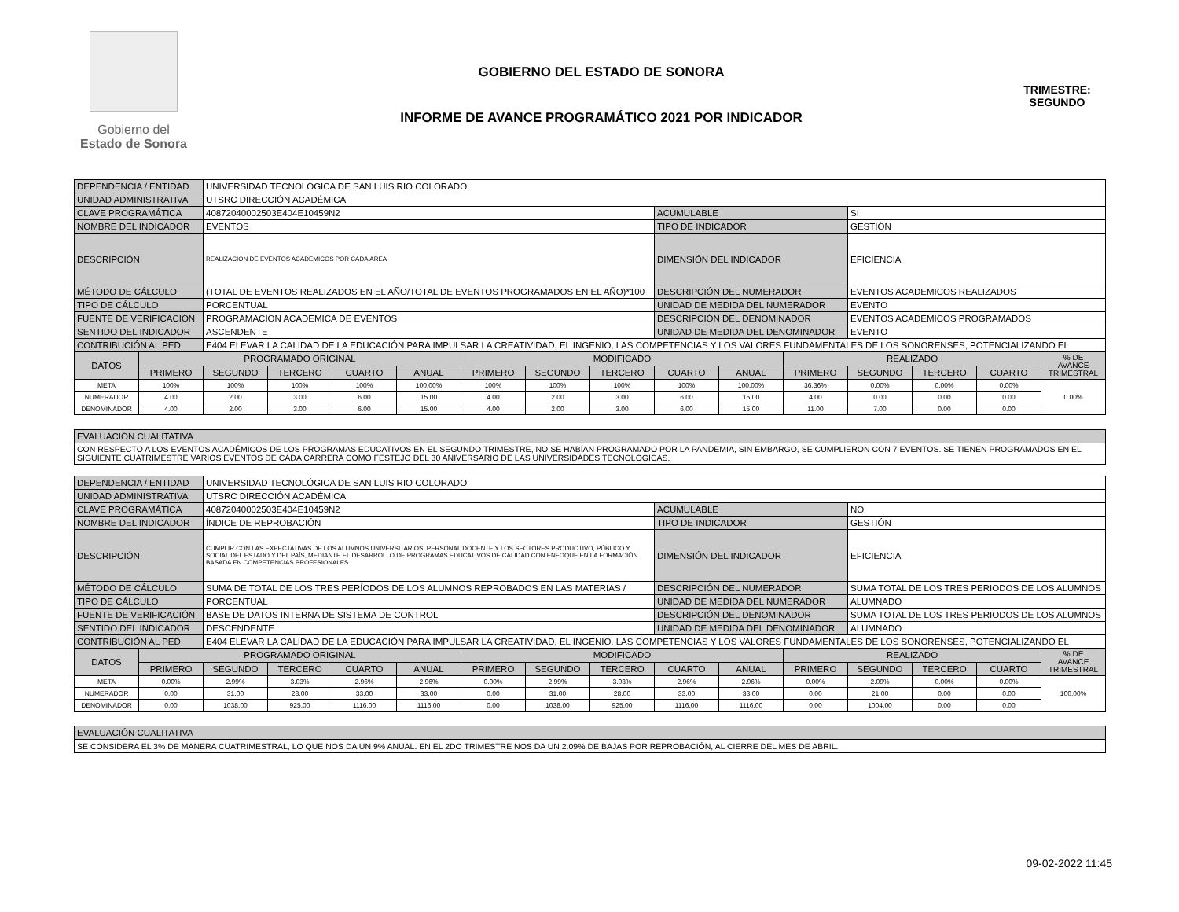Gobierno del
Estado de Sonora
GOBIERNO DEL ESTADO DE SONORA
INFORME DE AVANCE PROGRAMÁTICO 2021 POR INDICADOR
TRIMESTRE:
SEGUNDO
| DEPENDENCIA / ENTIDAD | | UNIVERSIDAD TECNOLÓGICA DE SAN LUIS RIO COLORADO | | | | | | | | | | | | | |
| UNIDAD ADMINISTRATIVA | | UTSRC DIRECCIÓN ACADÉMICA | | | | | | | | | | | | | |
| CLAVE PROGRAMÁTICA | | 40872040002503E404E10459N2 | | | | | | | ACUMULABLE | | | SI | | | |
| NOMBRE DEL INDICADOR | | EVENTOS | | | | | | | TIPO DE INDICADOR | | | GESTIÓN | | | |
| DESCRIPCIÓN | | REALIZACIÓN DE EVENTOS ACADÉMICOS POR CADA ÁREA | | | | | | | DIMENSIÓN DEL INDICADOR | | | EFICIENCIA | | | |
| MÉTODO DE CÁLCULO | | (TOTAL DE EVENTOS REALIZADOS EN EL AÑO/TOTAL DE EVENTOS PROGRAMADOS EN EL AÑO)*100 | | | | | | | DESCRIPCIÓN DEL NUMERADOR | | | EVENTOS ACADEMICOS REALIZADOS | | | |
| TIPO DE CÁLCULO | | PORCENTUAL | | | | | | | UNIDAD DE MEDIDA DEL NUMERADOR | | | EVENTO | | | |
| FUENTE DE VERIFICACIÓN | | PROGRAMACION ACADEMICA DE EVENTOS | | | | | | | DESCRIPCIÓN DEL DENOMINADOR | | | EVENTOS ACADEMICOS PROGRAMADOS | | | |
| SENTIDO DEL INDICADOR | | ASCENDENTE | | | | | | | UNIDAD DE MEDIDA DEL DENOMINADOR | | | EVENTO | | | |
| CONTRIBUCIÓN AL PED | | E404 ELEVAR LA CALIDAD DE LA EDUCACIÓN PARA IMPULSAR LA CREATIVIDAD, EL INGENIO, LAS COMPETENCIAS Y LOS VALORES FUNDAMENTALES DE LOS SONORENSES, POTENCIALIZANDO EL | | | | | | | | | | | | | |
| DATOS | PROGRAMADO ORIGINAL | | | | | MODIFICADO | | | | | REALIZADO | | | | % DE AVANCE TRIMESTRAL |
| | PRIMERO | SEGUNDO | TERCERO | CUARTO | ANUAL | PRIMERO | SEGUNDO | TERCERO | CUARTO | ANUAL | PRIMERO | SEGUNDO | TERCERO | CUARTO | |
| META | 100% | 100% | 100% | 100% | 100.00% | 100% | 100% | 100% | 100% | 100.00% | 36.36% | 0.00% | 0.00% | 0.00% | 0.00% |
| NUMERADOR | 4.00 | 2.00 | 3.00 | 6.00 | 15.00 | 4.00 | 2.00 | 3.00 | 6.00 | 15.00 | 4.00 | 0.00 | 0.00 | 0.00 | |
| DENOMINADOR | 4.00 | 2.00 | 3.00 | 6.00 | 15.00 | 4.00 | 2.00 | 3.00 | 6.00 | 15.00 | 11.00 | 7.00 | 0.00 | 0.00 | |
| EVALUACIÓN CUALITATIVA | | | | | | | | | | | | | | | |
| CON RESPECTO A LOS EVENTOS ACADÉMICOS DE LOS PROGRAMAS EDUCATIVOS EN EL SEGUNDO TRIMESTRE, NO SE HABÍAN PROGRAMADO POR LA PANDEMIA, SIN EMBARGO, SE CUMPLIERON CON 7 EVENTOS. SE TIENEN PROGRAMADOS EN EL SIGUIENTE CUATRIMESTRE VARIOS EVENTOS DE CADA CARRERA COMO FESTEJO DEL 30 ANIVERSARIO DE LAS UNIVERSIDADES TECNOLÓGICAS. | | | | | | | | | | | | | | | |
| DEPENDENCIA / ENTIDAD | | UNIVERSIDAD TECNOLÓGICA DE SAN LUIS RIO COLORADO | | | | | | | | | | | | | |
| UNIDAD ADMINISTRATIVA | | UTSRC DIRECCIÓN ACADÉMICA | | | | | | | | | | | | | |
| CLAVE PROGRAMÁTICA | | 40872040002503E404E10459N2 | | | | | | | ACUMULABLE | | | NO | | | |
| NOMBRE DEL INDICADOR | | ÍNDICE DE REPROBACIÓN | | | | | | | TIPO DE INDICADOR | | | GESTIÓN | | | |
| DESCRIPCIÓN | | CUMPLIR CON LAS EXPECTATIVAS DE LOS ALUMNOS UNIVERSITARIOS, PERSONAL DOCENTE Y LOS SECTORES PRODUCTIVO, PÚBLICO Y SOCIAL DEL ESTADO Y DEL PAÍS, MEDIANTE EL DESARROLLO DE PROGRAMAS EDUCATIVOS DE CALIDAD CON ENFOQUE EN LA FORMACIÓN BASADA EN COMPETENCIAS PROFESIONALES | | | | | | | DIMENSIÓN DEL INDICADOR | | | EFICIENCIA | | | |
| MÉTODO DE CÁLCULO | | SUMA DE TOTAL DE LOS TRES PERÍODOS DE LOS ALUMNOS REPROBADOS EN LAS MATERIAS / | | | | | | | DESCRIPCIÓN DEL NUMERADOR | | | SUMA TOTAL DE LOS TRES PERIODOS DE LOS ALUMNOS | | | |
| TIPO DE CÁLCULO | | PORCENTUAL | | | | | | | UNIDAD DE MEDIDA DEL NUMERADOR | | | ALUMNADO | | | |
| FUENTE DE VERIFICACIÓN | | BASE DE DATOS INTERNA DE SISTEMA DE CONTROL | | | | | | | DESCRIPCIÓN DEL DENOMINADOR | | | SUMA TOTAL DE LOS TRES PERIODOS DE LOS ALUMNOS | | | |
| SENTIDO DEL INDICADOR | | DESCENDENTE | | | | | | | UNIDAD DE MEDIDA DEL DENOMINADOR | | | ALUMNADO | | | |
| CONTRIBUCIÓN AL PED | | E404 ELEVAR LA CALIDAD DE LA EDUCACIÓN PARA IMPULSAR LA CREATIVIDAD, EL INGENIO, LAS COMPETENCIAS Y LOS VALORES FUNDAMENTALES DE LOS SONORENSES, POTENCIALIZANDO EL | | | | | | | | | | | | | |
| DATOS | PROGRAMADO ORIGINAL | | | | | MODIFICADO | | | | | REALIZADO | | | | % DE AVANCE TRIMESTRAL |
| | PRIMERO | SEGUNDO | TERCERO | CUARTO | ANUAL | PRIMERO | SEGUNDO | TERCERO | CUARTO | ANUAL | PRIMERO | SEGUNDO | TERCERO | CUARTO | |
| META | 0.00% | 2.99% | 3.03% | 2.96% | 2.96% | 0.00% | 2.99% | 3.03% | 2.96% | 2.96% | 0.00% | 2.09% | 0.00% | 0.00% | 100.00% |
| NUMERADOR | 0.00 | 31.00 | 28.00 | 33.00 | 33.00 | 0.00 | 31.00 | 28.00 | 33.00 | 33.00 | 0.00 | 21.00 | 0.00 | 0.00 | |
| DENOMINADOR | 0.00 | 1038.00 | 925.00 | 1116.00 | 1116.00 | 0.00 | 1038.00 | 925.00 | 1116.00 | 1116.00 | 0.00 | 1004.00 | 0.00 | 0.00 | |
| EVALUACIÓN CUALITATIVA | | | | | | | | | | | | | | | |
| SE CONSIDERA EL 3% DE MANERA CUATRIMESTRAL, LO QUE NOS DA UN 9% ANUAL. EN EL 2DO TRIMESTRE NOS DA UN 2.09% DE BAJAS POR REPROBACIÓN, AL CIERRE DEL MES DE ABRIL. | | | | | | | | | | | | | | | |
09-02-2022 11:45